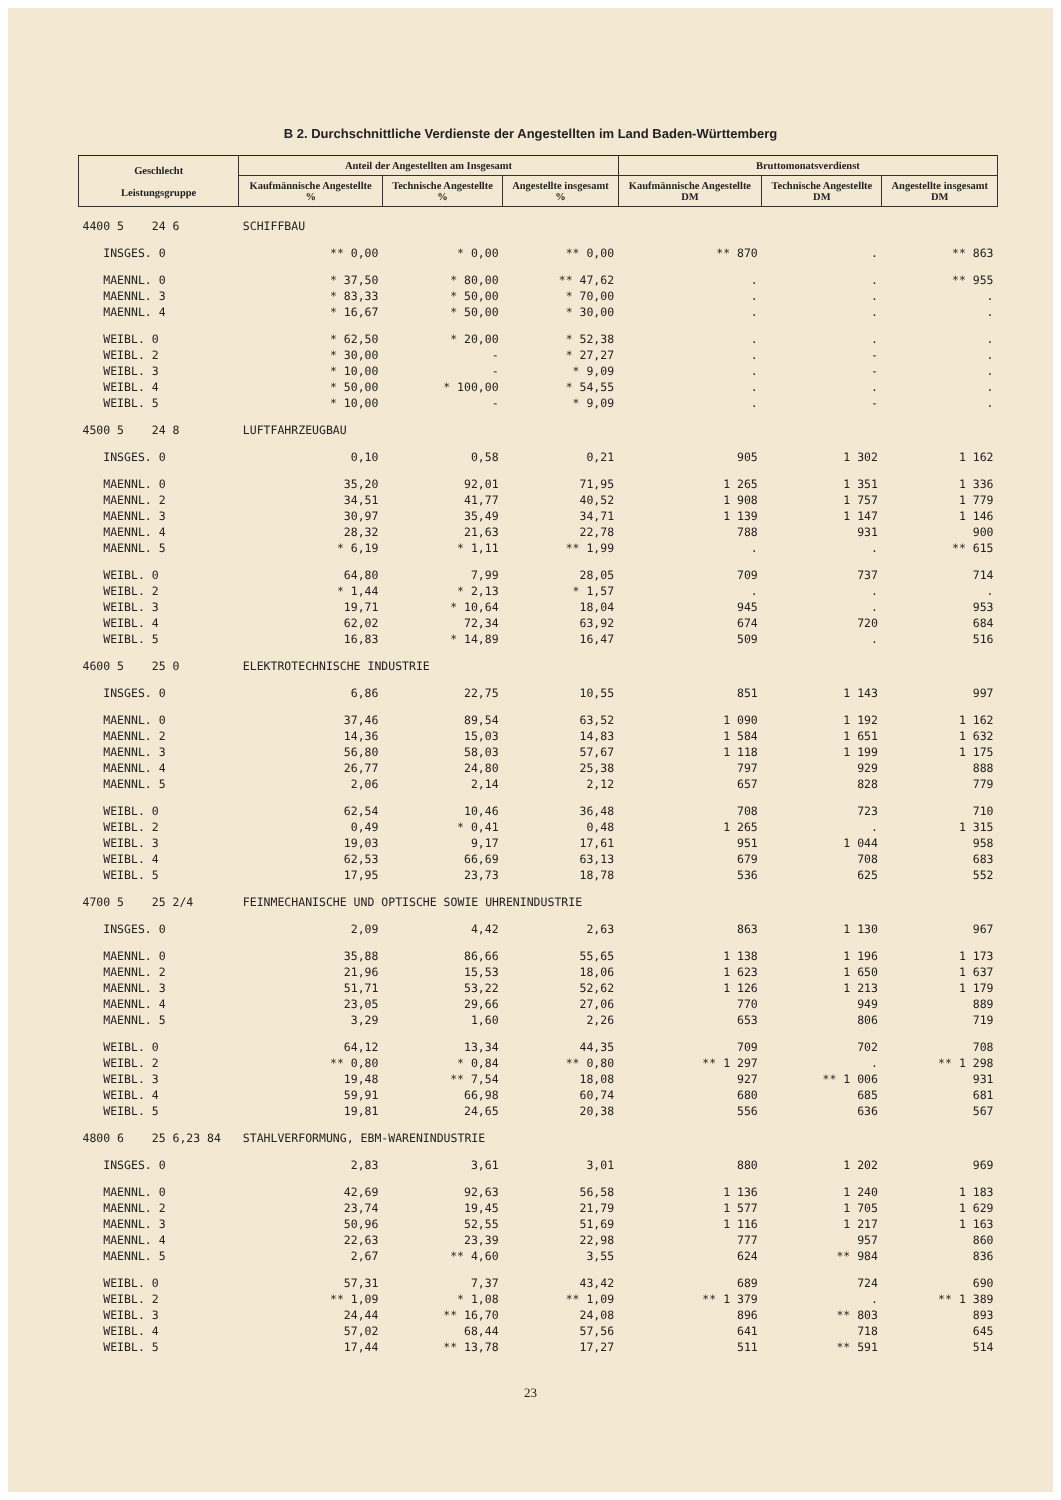B 2. Durchschnittliche Verdienste der Angestellten im Land Baden-Württemberg
| Geschlecht Leistungsgruppe | Anteil der Angestellten am Insgesamt | | | Bruttomonatsverdienst | | |
| --- | --- | --- | --- | --- | --- | --- |
| | Kaufmännische Angestellte % | Technische Angestellte % | Angestellte insgesamt % | Kaufmännische Angestellte DM | Technische Angestellte DM | Angestellte insgesamt DM |
| 4400 5 24 6 | SCHIFFBAU | | | | | |
| INSGES. 0 | ** 0,00 | * 0,00 | ** 0,00 | ** 870 | . | ** 863 |
| MAENNL. 0 | * 37,50 | * 80,00 | ** 47,62 | . | . | ** 955 |
| MAENNL. 3 | * 83,33 | * 50,00 | * 70,00 | . | . | . |
| MAENNL. 4 | * 16,67 | * 50,00 | * 30,00 | . | . | . |
| WEIBL. 0 | * 62,50 | * 20,00 | * 52,38 | . | . | . |
| WEIBL. 2 | * 30,00 | - | * 27,27 | . | - | . |
| WEIBL. 3 | * 10,00 | - | * 9,09 | . | - | . |
| WEIBL. 4 | * 50,00 | * 100,00 | * 54,55 | . | . | . |
| WEIBL. 5 | * 10,00 | - | * 9,09 | . | - | . |
| 4500 5 24 8 | LUFTFAHRZEUGBAU | | | | | |
| INSGES. 0 | 0,10 | 0,58 | 0,21 | 905 | 1 302 | 1 162 |
| MAENNL. 0 | 35,20 | 92,01 | 71,95 | 1 265 | 1 351 | 1 336 |
| MAENNL. 2 | 34,51 | 41,77 | 40,52 | 1 908 | 1 757 | 1 779 |
| MAENNL. 3 | 30,97 | 35,49 | 34,71 | 1 139 | 1 147 | 1 146 |
| MAENNL. 4 | 28,32 | 21,63 | 22,78 | 788 | 931 | 900 |
| MAENNL. 5 | * 6,19 | * 1,11 | ** 1,99 | . | . | ** 615 |
| WEIBL. 0 | 64,80 | 7,99 | 28,05 | 709 | 737 | 714 |
| WEIBL. 2 | * 1,44 | * 2,13 | * 1,57 | . | . | . |
| WEIBL. 3 | 19,71 | * 10,64 | 18,04 | 945 | . | 953 |
| WEIBL. 4 | 62,02 | 72,34 | 63,92 | 674 | 720 | 684 |
| WEIBL. 5 | 16,83 | * 14,89 | 16,47 | 509 | . | 516 |
| 4600 5 25 0 | ELEKTROTECHNISCHE INDUSTRIE | | | | | |
| INSGES. 0 | 6,86 | 22,75 | 10,55 | 851 | 1 143 | 997 |
| MAENNL. 0 | 37,46 | 89,54 | 63,52 | 1 090 | 1 192 | 1 162 |
| MAENNL. 2 | 14,36 | 15,03 | 14,83 | 1 584 | 1 651 | 1 632 |
| MAENNL. 3 | 56,80 | 58,03 | 57,67 | 1 118 | 1 199 | 1 175 |
| MAENNL. 4 | 26,77 | 24,80 | 25,38 | 797 | 929 | 888 |
| MAENNL. 5 | 2,06 | 2,14 | 2,12 | 657 | 828 | 779 |
| WEIBL. 0 | 62,54 | 10,46 | 36,48 | 708 | 723 | 710 |
| WEIBL. 2 | 0,49 | * 0,41 | 0,48 | 1 265 | . | 1 315 |
| WEIBL. 3 | 19,03 | 9,17 | 17,61 | 951 | 1 044 | 958 |
| WEIBL. 4 | 62,53 | 66,69 | 63,13 | 679 | 708 | 683 |
| WEIBL. 5 | 17,95 | 23,73 | 18,78 | 536 | 625 | 552 |
| 4700 5 25 2/4 | FEINMECHANISCHE UND OPTISCHE SOWIE UHRENINDUSTRIE | | | | | |
| INSGES. 0 | 2,09 | 4,42 | 2,63 | 863 | 1 130 | 967 |
| MAENNL. 0 | 35,88 | 86,66 | 55,65 | 1 138 | 1 196 | 1 173 |
| MAENNL. 2 | 21,96 | 15,53 | 18,06 | 1 623 | 1 650 | 1 637 |
| MAENNL. 3 | 51,71 | 53,22 | 52,62 | 1 126 | 1 213 | 1 179 |
| MAENNL. 4 | 23,05 | 29,66 | 27,06 | 770 | 949 | 889 |
| MAENNL. 5 | 3,29 | 1,60 | 2,26 | 653 | 806 | 719 |
| WEIBL. 0 | 64,12 | 13,34 | 44,35 | 709 | 702 | 708 |
| WEIBL. 2 | ** 0,80 | * 0,84 | ** 0,80 | ** 1 297 | . | ** 1 298 |
| WEIBL. 3 | 19,48 | ** 7,54 | 18,08 | 927 | ** 1 006 | 931 |
| WEIBL. 4 | 59,91 | 66,98 | 60,74 | 680 | 685 | 681 |
| WEIBL. 5 | 19,81 | 24,65 | 20,38 | 556 | 636 | 567 |
| 4800 6 25 6,23 84 | STAHLVERFORMUNG, EBM-WARENINDUSTRIE | | | | | |
| INSGES. 0 | 2,83 | 3,61 | 3,01 | 880 | 1 202 | 969 |
| MAENNL. 0 | 42,69 | 92,63 | 56,58 | 1 136 | 1 240 | 1 183 |
| MAENNL. 2 | 23,74 | 19,45 | 21,79 | 1 577 | 1 705 | 1 629 |
| MAENNL. 3 | 50,96 | 52,55 | 51,69 | 1 116 | 1 217 | 1 163 |
| MAENNL. 4 | 22,63 | 23,39 | 22,98 | 777 | 957 | 860 |
| MAENNL. 5 | 2,67 | ** 4,60 | 3,55 | 624 | ** 984 | 836 |
| WEIBL. 0 | 57,31 | 7,37 | 43,42 | 689 | 724 | 690 |
| WEIBL. 2 | ** 1,09 | * 1,08 | ** 1,09 | ** 1 379 | . | ** 1 389 |
| WEIBL. 3 | 24,44 | ** 16,70 | 24,08 | 896 | ** 803 | 893 |
| WEIBL. 4 | 57,02 | 68,44 | 57,56 | 641 | 718 | 645 |
| WEIBL. 5 | 17,44 | ** 13,78 | 17,27 | 511 | ** 591 | 514 |
23